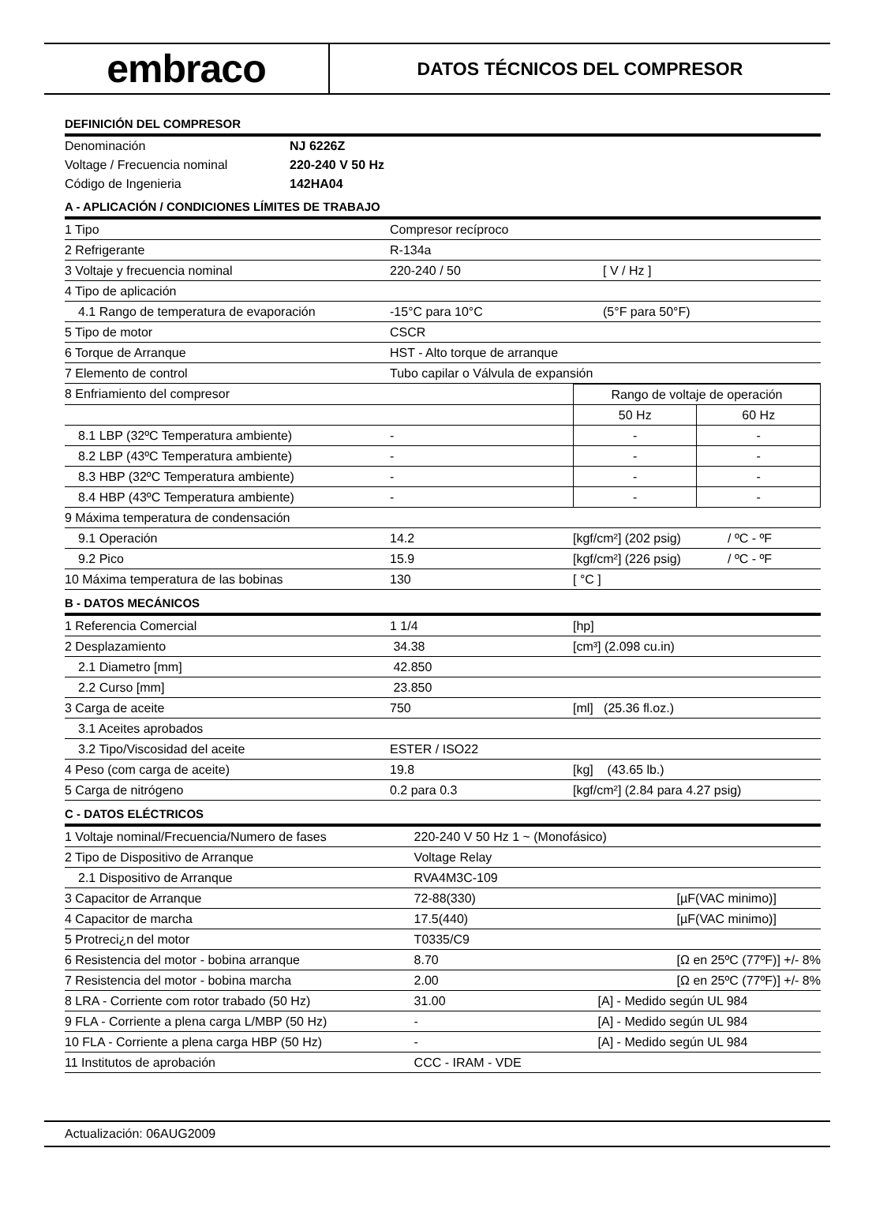embraco
DATOS TÉCNICOS DEL COMPRESOR
DEFINICIÓN DEL COMPRESOR
| Denominación | NJ 6226Z |
| Voltage / Frecuencia nominal | 220-240 V 50 Hz |
| Código de Ingenieria | 142HA04 |
A - APLICACIÓN / CONDICIONES LÍMITES DE TRABAJO
| 1 Tipo | Compresor recíproco | |
| 2 Refrigerante | R-134a | |
| 3 Voltaje y frecuencia nominal | 220-240 / 50 | [ V / Hz ] |
| 4 Tipo de aplicación | | |
| 4.1 Rango de temperatura de evaporación | -15°C para 10°C | (5°F para 50°F) |
| 5 Tipo de motor | CSCR | |
| 6 Torque de Arranque | HST - Alto torque de arranque | |
| 7 Elemento de control | Tubo capilar o Válvula de expansión | |
| 8 Enfriamiento del compresor | | Rango de voltaje de operación | |
| | | 50 Hz | 60 Hz |
| 8.1 LBP (32ºC Temperatura ambiente) | - | - | - |
| 8.2 LBP (43ºC Temperatura ambiente) | - | - | - |
| 8.3 HBP (32ºC Temperatura ambiente) | - | - | - |
| 8.4 HBP (43ºC Temperatura ambiente) | - | - | - |
| 9 Máxima temperatura de condensación | | | |
| 9.1 Operación | 14.2 | [kgf/cm²] (202 psig) | / ºC - ºF |
| 9.2 Pico | 15.9 | [kgf/cm²] (226 psig) | / ºC - ºF |
| 10 Máxima temperatura de las bobinas | 130 | [ °C ] | |
B - DATOS MECÁNICOS
| 1 Referencia Comercial | 1 1/4 | [hp] |
| 2 Desplazamiento | 34.38 | [cm³] (2.098 cu.in) |
| 2.1 Diametro [mm] | 42.850 | |
| 2.2 Curso [mm] | 23.850 | |
| 3 Carga de aceite | 750 | [ml] (25.36 fl.oz.) |
| 3.1 Aceites aprobados | | |
| 3.2 Tipo/Viscosidad del aceite | ESTER / ISO22 | |
| 4 Peso (com carga de aceite) | 19.8 | [kg] (43.65 lb.) |
| 5 Carga de nitrógeno | 0.2 para 0.3 | [kgf/cm²] (2.84 para 4.27 psig) |
C - DATOS ELÉCTRICOS
| 1 Voltaje nominal/Frecuencia/Numero de fases | 220-240 V 50 Hz 1 ~ (Monofásico) | |
| 2 Tipo de Dispositivo de Arranque | Voltage Relay | |
| 2.1 Dispositivo de Arranque | RVA4M3C-109 | |
| 3 Capacitor de Arranque | 72-88(330) | [µF(VAC minimo)] |
| 4 Capacitor de marcha | 17.5(440) | [µF(VAC minimo)] |
| 5 Protreci¿n del motor | T0335/C9 | |
| 6 Resistencia del motor - bobina arranque | 8.70 | [Ω en 25ºC (77ºF)] +/- 8% |
| 7 Resistencia del motor - bobina marcha | 2.00 | [Ω en 25ºC (77ºF)] +/- 8% |
| 8 LRA - Corriente com rotor trabado (50 Hz) | 31.00 | [A] - Medido según UL 984 |
| 9 FLA - Corriente a plena carga L/MBP (50 Hz) | - | [A] - Medido según UL 984 |
| 10 FLA - Corriente a plena carga HBP (50 Hz) | - | [A] - Medido según UL 984 |
| 11 Institutos de aprobación | CCC - IRAM - VDE | |
Actualización: 06AUG2009